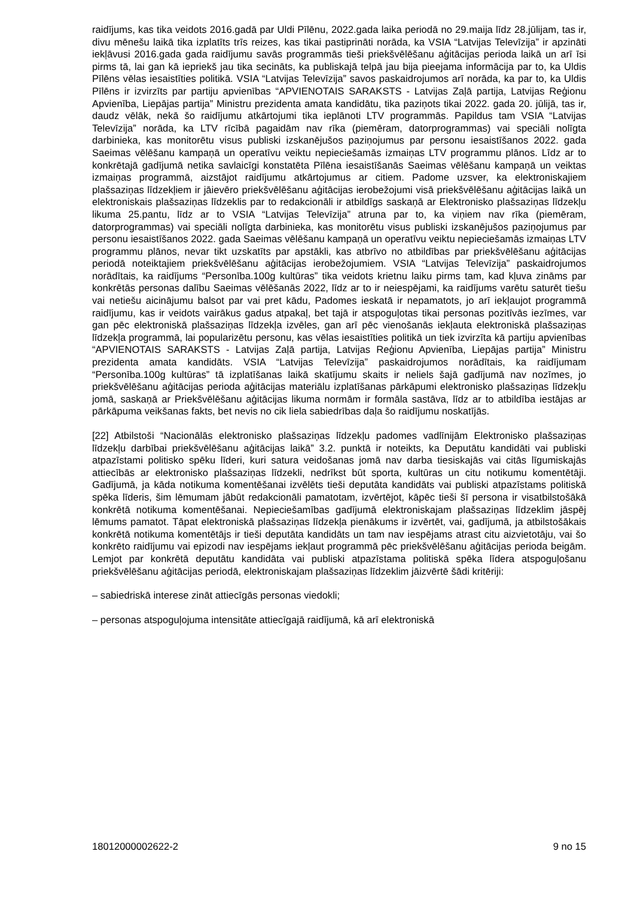raidījums, kas tika veidots 2016.gadā par Uldi Pīlēnu, 2022.gada laika periodā no 29.maija līdz 28.jūlijam, tas ir, divu mēnešu laikā tika izplatīts trīs reizes, kas tikai pastiprināti norāda, ka VSIA “Latvijas Televīzija” ir apzināti iekļāvusi 2016.gada gada raidījumu savās programmās tieši priekšvēlēšanu aģitācijas perioda laikā un arī īsi pirms tā, lai gan kā iepriekš jau tika secināts, ka publiskajā telpā jau bija pieejama informācija par to, ka Uldis Pīlēns vēlas iesaistīties politikā. VSIA “Latvijas Televīzija” savos paskaidrojumos arī norāda, ka par to, ka Uldis Pīlēns ir izvirzīts par partiju apvienības “APVIENOTAIS SARAKSTS - Latvijas Zaļā partija, Latvijas Reģionu Apvienība, Liepājas partija” Ministru prezidenta amata kandidātu, tika paziņots tikai 2022. gada 20. jūlijā, tas ir, daudz vēlāk, nekā šo raidījumu atkārtojumi tika ieplānoti LTV programmās. Papildus tam VSIA “Latvijas Televīzija” norāda, ka LTV rīcībā pagaidām nav rīka (piemēram, datorprogrammas) vai speciāli nolīgta darbinieka, kas monitorētu visus publiski izskanējušos paziņojumus par personu iesaistīšanos 2022. gada Saeimas vēlēšanu kampaņā un operatīvu veiktu nepieciešamās izmaiņas LTV programmu plānos. Līdz ar to konkrētajā gadījumā netika savlaicīgi konstatēta Pīlēna iesaistīšanās Saeimas vēlēšanu kampaņā un veiktas izmaiņas programmā, aizstājot raidījumu atkārtojumus ar citiem. Padome uzsver, ka elektroniskajiem plašsaziņas līdzekļiem ir jāievēro priekšvēlēšanu aģitācijas ierobežojumi visā priekšvēlēšanu aģitācijas laikā un elektroniskais plašsaziņas līdzeklis par to redakcionāli ir atbildīgs saskaņā ar Elektronisko plašsaziņas līdzekļu likuma 25.pantu, līdz ar to VSIA “Latvijas Televīzija” atruna par to, ka viņiem nav rīka (piemēram, datorprogrammas) vai speciāli nolīgta darbinieka, kas monitorētu visus publiski izskanējušos paziņojumus par personu iesaistīšanos 2022. gada Saeimas vēlēšanu kampaņā un operatīvu veiktu nepieciešamās izmaiņas LTV programmu plānos, nevar tikt uzskatīts par apstākli, kas atbrīvo no atbildības par priekšvēlēšanu aģitācijas periodā noteiktajiem priekšvēlēšanu aģitācijas ierobežojumiem. VSIA “Latvijas Televīzija” paskaidrojumos norādītais, ka raidījums “Personība.100g kultūras” tika veidots krietnu laiku pirms tam, kad kļuva zināms par konkrētās personas dalību Saeimas vēlēšanās 2022, līdz ar to ir neiespējami, ka raidījums varētu saturēt tiešu vai netiešu aicinājumu balsot par vai pret kādu, Padomes ieskatā ir nepamatots, jo arī iekļaujot programmā raidījumu, kas ir veidots vairākus gadus atpakaļ, bet tajā ir atspoguļotas tikai personas pozitīvās iezīmes, var gan pēc elektroniskā plašsaziņas līdzekļa izvēles, gan arī pēc vienošanās iekļauta elektroniskā plašsaziņas līdzekļa programmā, lai popularizētu personu, kas vēlas iesaistīties politikā un tiek izvirzīta kā partiju apvienības “APVIENOTAIS SARAKSTS - Latvijas Zaļā partija, Latvijas Reģionu Apvienība, Liepājas partija” Ministru prezidenta amata kandidāts. VSIA “Latvijas Televīzija” paskaidrojumos norādītais, ka raidījumam “Personība.100g kultūras” tā izplatīšanas laikā skatījumu skaits ir neliels šajā gadījumā nav nozīmes, jo priekšvēlēšanu aģitācijas perioda aģitācijas materiālu izplatīšanas pārkāpumi elektronisko plašsaziņas līdzekļu jomā, saskaņā ar Priekšvēlēšanu aģitācijas likuma normām ir formāla sastāva, līdz ar to atbildība iestājas ar pārkāpuma veikšanas fakts, bet nevis no cik liela sabiedrības daļa šo raidījumu noskatījās.
[22] Atbilstoši “Nacionālās elektronisko plašsaziņas līdzekļu padomes vadlīnijām Elektronisko plašsaziņas līdzekļu darbībai priekšvēlēšanu aģitācijas laikā” 3.2. punktā ir noteikts, ka Deputātu kandidāti vai publiski atpazīstami politisko spēku līderi, kuri satura veidošanas jomā nav darba tiesiskajās vai citās līgumiskajās attiecībās ar elektronisko plašsaziņas līdzekli, nedrīkst būt sporta, kultūras un citu notikumu komentētāji. Gadījumā, ja kāda notikuma komentēšanai izvēlēts tieši deputāta kandidāts vai publiski atpazīstams politiskā spēka līderis, šim lēmumam jābūt redakcionāli pamatotam, izvērtējot, kāpēc tieši šī persona ir visatbilstošākā konkrētā notikuma komentēšanai. Nepieciešamības gadījumā elektroniskajam plašsaziņas līdzeklim jāspēj lēmums pamatot. Tāpat elektroniskā plašsaziņas līdzekļa pienākums ir izvērtēt, vai, gadījumā, ja atbilstošākais konkrētā notikuma komentētājs ir tieši deputāta kandidāts un tam nav iespējams atrast citu aizvietotāju, vai šo konkrēto raidījumu vai epizodi nav iespējams iekļaut programmā pēc priekšvēlēšanu aģitācijas perioda beigām. Lemjot par konkrētā deputātu kandidāta vai publiski atpazīstama politiskā spēka līdera atspoguļošanu priekšvēlēšanu aģitācijas periodā, elektroniskajam plašsaziņas līdzeklim jāizvērtē šādi kritēriji:
– sabiedriskā interese zināt attiecīgās personas viedokli;
– personas atspoguļojuma intensitāte attiecīgajā raidījumā, kā arī elektroniskā
18012000002622-2 9 no 15